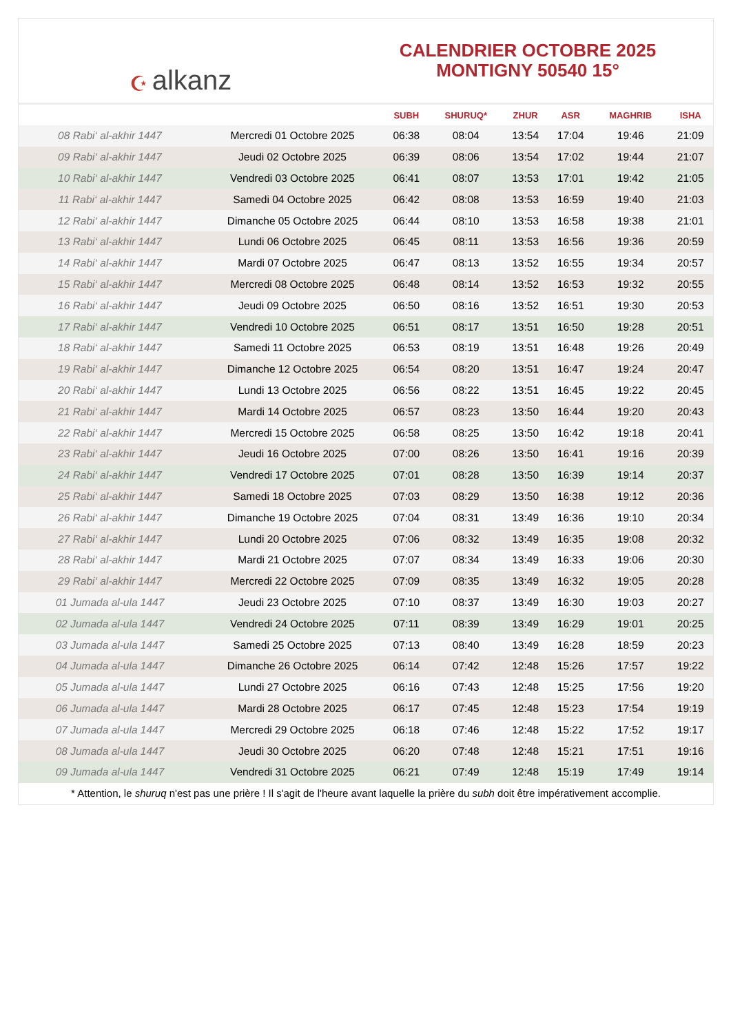☪ alkanz
CALENDRIER OCTOBRE 2025
MONTIGNY 50540 15°
| | | SUBH | SHURUQ* | ZHUR | ASR | MAGHRIB | ISHA |
| --- | --- | --- | --- | --- | --- | --- | --- |
| 08 Rabi‘ al-akhir 1447 | Mercredi 01 Octobre 2025 | 06:38 | 08:04 | 13:54 | 17:04 | 19:46 | 21:09 |
| 09 Rabi‘ al-akhir 1447 | Jeudi 02 Octobre 2025 | 06:39 | 08:06 | 13:54 | 17:02 | 19:44 | 21:07 |
| 10 Rabi‘ al-akhir 1447 | Vendredi 03 Octobre 2025 | 06:41 | 08:07 | 13:53 | 17:01 | 19:42 | 21:05 |
| 11 Rabi‘ al-akhir 1447 | Samedi 04 Octobre 2025 | 06:42 | 08:08 | 13:53 | 16:59 | 19:40 | 21:03 |
| 12 Rabi‘ al-akhir 1447 | Dimanche 05 Octobre 2025 | 06:44 | 08:10 | 13:53 | 16:58 | 19:38 | 21:01 |
| 13 Rabi‘ al-akhir 1447 | Lundi 06 Octobre 2025 | 06:45 | 08:11 | 13:53 | 16:56 | 19:36 | 20:59 |
| 14 Rabi‘ al-akhir 1447 | Mardi 07 Octobre 2025 | 06:47 | 08:13 | 13:52 | 16:55 | 19:34 | 20:57 |
| 15 Rabi‘ al-akhir 1447 | Mercredi 08 Octobre 2025 | 06:48 | 08:14 | 13:52 | 16:53 | 19:32 | 20:55 |
| 16 Rabi‘ al-akhir 1447 | Jeudi 09 Octobre 2025 | 06:50 | 08:16 | 13:52 | 16:51 | 19:30 | 20:53 |
| 17 Rabi‘ al-akhir 1447 | Vendredi 10 Octobre 2025 | 06:51 | 08:17 | 13:51 | 16:50 | 19:28 | 20:51 |
| 18 Rabi‘ al-akhir 1447 | Samedi 11 Octobre 2025 | 06:53 | 08:19 | 13:51 | 16:48 | 19:26 | 20:49 |
| 19 Rabi‘ al-akhir 1447 | Dimanche 12 Octobre 2025 | 06:54 | 08:20 | 13:51 | 16:47 | 19:24 | 20:47 |
| 20 Rabi‘ al-akhir 1447 | Lundi 13 Octobre 2025 | 06:56 | 08:22 | 13:51 | 16:45 | 19:22 | 20:45 |
| 21 Rabi‘ al-akhir 1447 | Mardi 14 Octobre 2025 | 06:57 | 08:23 | 13:50 | 16:44 | 19:20 | 20:43 |
| 22 Rabi‘ al-akhir 1447 | Mercredi 15 Octobre 2025 | 06:58 | 08:25 | 13:50 | 16:42 | 19:18 | 20:41 |
| 23 Rabi‘ al-akhir 1447 | Jeudi 16 Octobre 2025 | 07:00 | 08:26 | 13:50 | 16:41 | 19:16 | 20:39 |
| 24 Rabi‘ al-akhir 1447 | Vendredi 17 Octobre 2025 | 07:01 | 08:28 | 13:50 | 16:39 | 19:14 | 20:37 |
| 25 Rabi‘ al-akhir 1447 | Samedi 18 Octobre 2025 | 07:03 | 08:29 | 13:50 | 16:38 | 19:12 | 20:36 |
| 26 Rabi‘ al-akhir 1447 | Dimanche 19 Octobre 2025 | 07:04 | 08:31 | 13:49 | 16:36 | 19:10 | 20:34 |
| 27 Rabi‘ al-akhir 1447 | Lundi 20 Octobre 2025 | 07:06 | 08:32 | 13:49 | 16:35 | 19:08 | 20:32 |
| 28 Rabi‘ al-akhir 1447 | Mardi 21 Octobre 2025 | 07:07 | 08:34 | 13:49 | 16:33 | 19:06 | 20:30 |
| 29 Rabi‘ al-akhir 1447 | Mercredi 22 Octobre 2025 | 07:09 | 08:35 | 13:49 | 16:32 | 19:05 | 20:28 |
| 01 Jumada al-ula 1447 | Jeudi 23 Octobre 2025 | 07:10 | 08:37 | 13:49 | 16:30 | 19:03 | 20:27 |
| 02 Jumada al-ula 1447 | Vendredi 24 Octobre 2025 | 07:11 | 08:39 | 13:49 | 16:29 | 19:01 | 20:25 |
| 03 Jumada al-ula 1447 | Samedi 25 Octobre 2025 | 07:13 | 08:40 | 13:49 | 16:28 | 18:59 | 20:23 |
| 04 Jumada al-ula 1447 | Dimanche 26 Octobre 2025 | 06:14 | 07:42 | 12:48 | 15:26 | 17:57 | 19:22 |
| 05 Jumada al-ula 1447 | Lundi 27 Octobre 2025 | 06:16 | 07:43 | 12:48 | 15:25 | 17:56 | 19:20 |
| 06 Jumada al-ula 1447 | Mardi 28 Octobre 2025 | 06:17 | 07:45 | 12:48 | 15:23 | 17:54 | 19:19 |
| 07 Jumada al-ula 1447 | Mercredi 29 Octobre 2025 | 06:18 | 07:46 | 12:48 | 15:22 | 17:52 | 19:17 |
| 08 Jumada al-ula 1447 | Jeudi 30 Octobre 2025 | 06:20 | 07:48 | 12:48 | 15:21 | 17:51 | 19:16 |
| 09 Jumada al-ula 1447 | Vendredi 31 Octobre 2025 | 06:21 | 07:49 | 12:48 | 15:19 | 17:49 | 19:14 |
* Attention, le shuruq n'est pas une prière ! Il s'agit de l'heure avant laquelle la prière du subh doit être impérativement accomplie.